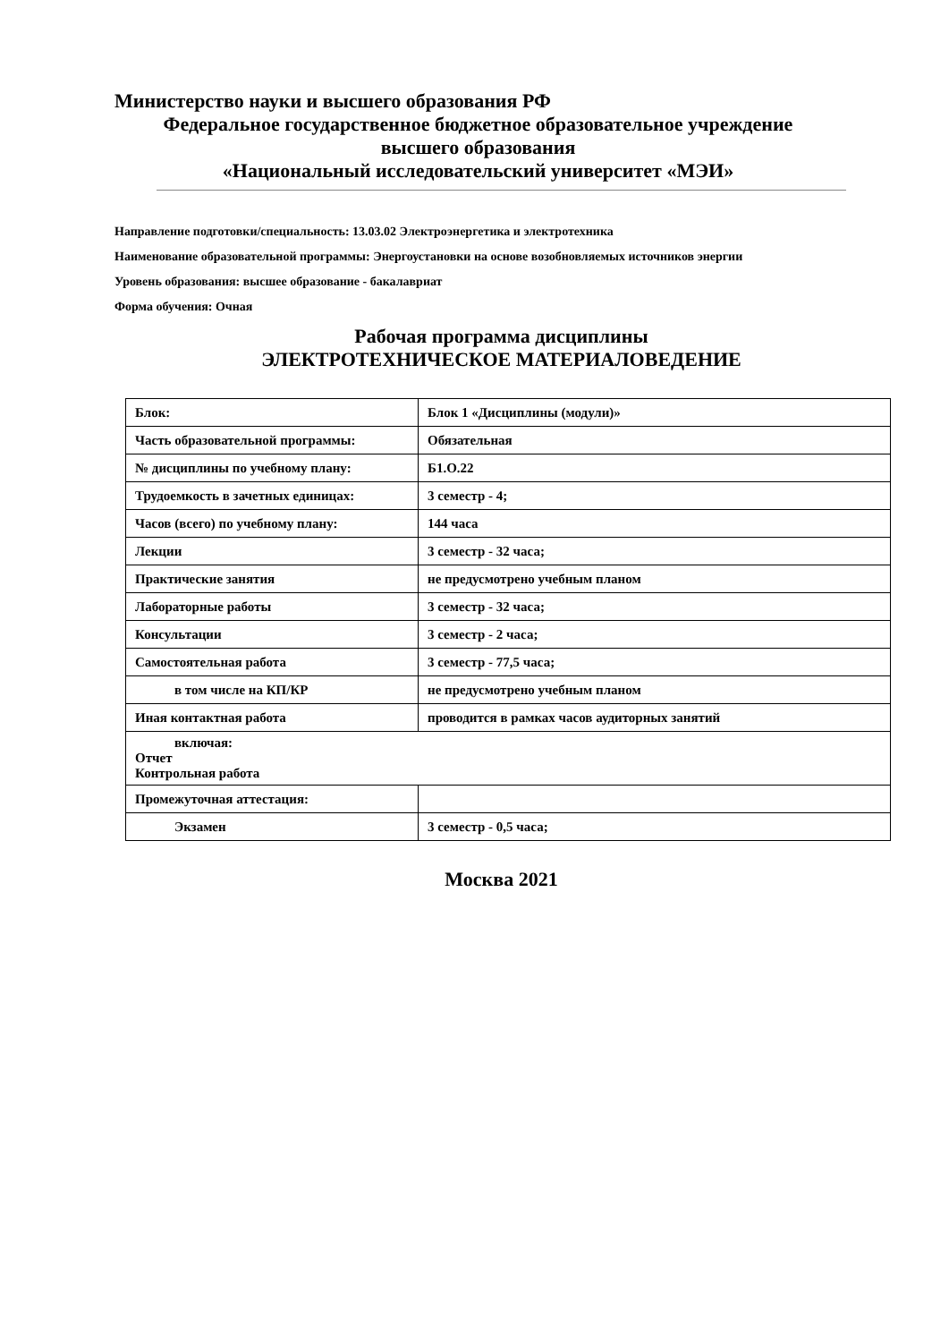Министерство науки и высшего образования РФ
Федеральное государственное бюджетное образовательное учреждение
высшего образования
«Национальный исследовательский университет «МЭИ»
Направление подготовки/специальность: 13.03.02 Электроэнергетика и электротехника
Наименование образовательной программы: Энергоустановки на основе возобновляемых источников энергии
Уровень образования: высшее образование - бакалавриат
Форма обучения: Очная
Рабочая программа дисциплины
ЭЛЕКТРОТЕХНИЧЕСКОЕ МАТЕРИАЛОВЕДЕНИЕ
| Блок: | Блок 1 «Дисциплины (модули)» |
| Часть образовательной программы: | Обязательная |
| № дисциплины по учебному плану: | Б1.О.22 |
| Трудоемкость в зачетных единицах: | 3 семестр - 4; |
| Часов (всего) по учебному плану: | 144 часа |
| Лекции | 3 семестр - 32 часа; |
| Практические занятия | не предусмотрено учебным планом |
| Лабораторные работы | 3 семестр - 32 часа; |
| Консультации | 3 семестр - 2 часа; |
| Самостоятельная работа | 3 семестр - 77,5 часа; |
| в том числе на КП/КР | не предусмотрено учебным планом |
| Иная контактная работа | проводится в рамках часов аудиторных занятий |
| включая: Отчет Контрольная работа | |
| Промежуточная аттестация: | |
| Экзамен | 3 семестр - 0,5 часа; |
Москва 2021